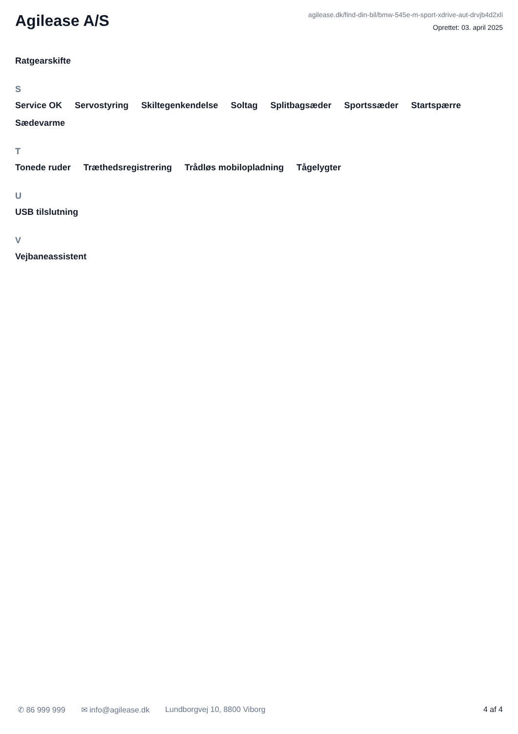Agilease A/S
agilease.dk/find-din-bil/bmw-545e-m-sport-xdrive-aut-drvjb4d2xli
Oprettet: 03. april 2025
Ratgearskifte
S
Service OK Servostyring Skiltegenkendelse Soltag Splitbagsæder Sportssæder Startspærre Sædevarme
T
Tonede ruder Træthedsregistrering Trådløs mobilopladning Tågelygter
U
USB tilslutning
V
Vejbaneassistent
✆ 86 999 999 ✉ info@agilease.dk Lundborgvej 10, 8800 Viborg 4 af 4